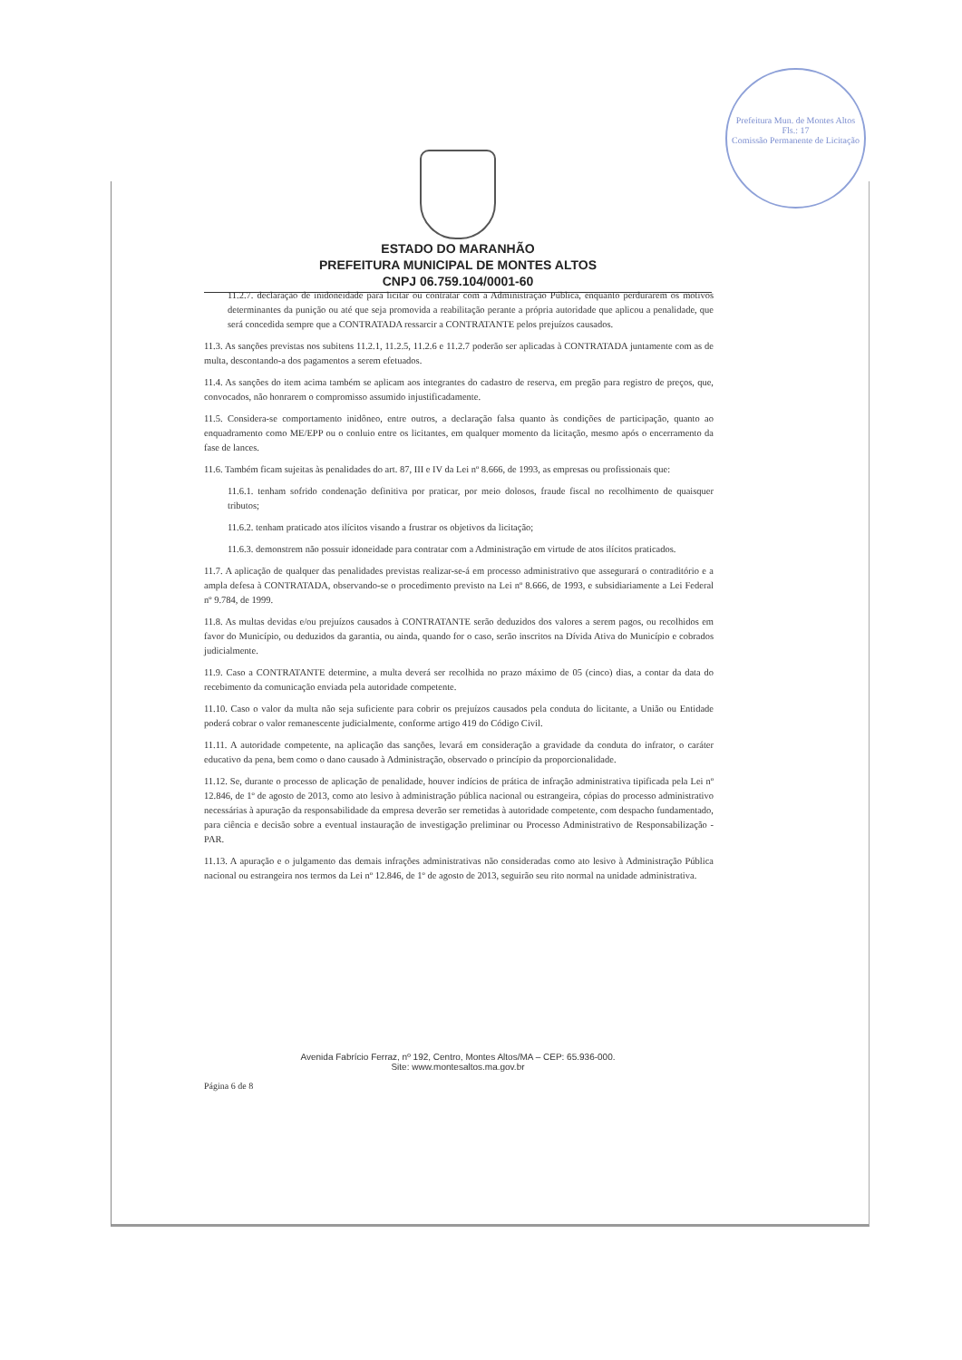Prefeitura Mun. de Montes Altos
Fls.: 17
Comissão Permanente de Licitação
ESTADO DO MARANHÃO
PREFEITURA MUNICIPAL DE MONTES ALTOS
CNPJ 06.759.104/0001-60
11.2.7. declaração de inidoneidade para licitar ou contratar com a Administração Pública, enquanto perdurarem os motivos determinantes da punição ou até que seja promovida a reabilitação perante a própria autoridade que aplicou a penalidade, que será concedida sempre que a CONTRATADA ressarcir a CONTRATANTE pelos prejuízos causados.
11.3. As sanções previstas nos subitens 11.2.1, 11.2.5, 11.2.6 e 11.2.7 poderão ser aplicadas à CONTRATADA juntamente com as de multa, descontando-a dos pagamentos a serem efetuados.
11.4. As sanções do item acima também se aplicam aos integrantes do cadastro de reserva, em pregão para registro de preços, que, convocados, não honrarem o compromisso assumido injustificadamente.
11.5. Considera-se comportamento inidôneo, entre outros, a declaração falsa quanto às condições de participação, quanto ao enquadramento como ME/EPP ou o conluio entre os licitantes, em qualquer momento da licitação, mesmo após o encerramento da fase de lances.
11.6. Também ficam sujeitas às penalidades do art. 87, III e IV da Lei nº 8.666, de 1993, as empresas ou profissionais que:
11.6.1. tenham sofrido condenação definitiva por praticar, por meio dolosos, fraude fiscal no recolhimento de quaisquer tributos;
11.6.2. tenham praticado atos ilícitos visando a frustrar os objetivos da licitação;
11.6.3. demonstrem não possuir idoneidade para contratar com a Administração em virtude de atos ilícitos praticados.
11.7. A aplicação de qualquer das penalidades previstas realizar-se-á em processo administrativo que assegurará o contraditório e a ampla defesa à CONTRATADA, observando-se o procedimento previsto na Lei nº 8.666, de 1993, e subsidiariamente a Lei Federal nº 9.784, de 1999.
11.8. As multas devidas e/ou prejuízos causados à CONTRATANTE serão deduzidos dos valores a serem pagos, ou recolhidos em favor do Município, ou deduzidos da garantia, ou ainda, quando for o caso, serão inscritos na Dívida Ativa do Município e cobrados judicialmente.
11.9. Caso a CONTRATANTE determine, a multa deverá ser recolhida no prazo máximo de 05 (cinco) dias, a contar da data do recebimento da comunicação enviada pela autoridade competente.
11.10. Caso o valor da multa não seja suficiente para cobrir os prejuízos causados pela conduta do licitante, a União ou Entidade poderá cobrar o valor remanescente judicialmente, conforme artigo 419 do Código Civil.
11.11. A autoridade competente, na aplicação das sanções, levará em consideração a gravidade da conduta do infrator, o caráter educativo da pena, bem como o dano causado à Administração, observado o princípio da proporcionalidade.
11.12. Se, durante o processo de aplicação de penalidade, houver indícios de prática de infração administrativa tipificada pela Lei nº 12.846, de 1º de agosto de 2013, como ato lesivo à administração pública nacional ou estrangeira, cópias do processo administrativo necessárias à apuração da responsabilidade da empresa deverão ser remetidas à autoridade competente, com despacho fundamentado, para ciência e decisão sobre a eventual instauração de investigação preliminar ou Processo Administrativo de Responsabilização - PAR.
11.13. A apuração e o julgamento das demais infrações administrativas não consideradas como ato lesivo à Administração Pública nacional ou estrangeira nos termos da Lei nº 12.846, de 1º de agosto de 2013, seguirão seu rito normal na unidade administrativa.
Avenida Fabrício Ferraz, nº 192, Centro, Montes Altos/MA – CEP: 65.936-000.
Site: www.montesaltos.ma.gov.br
Página 6 de 8